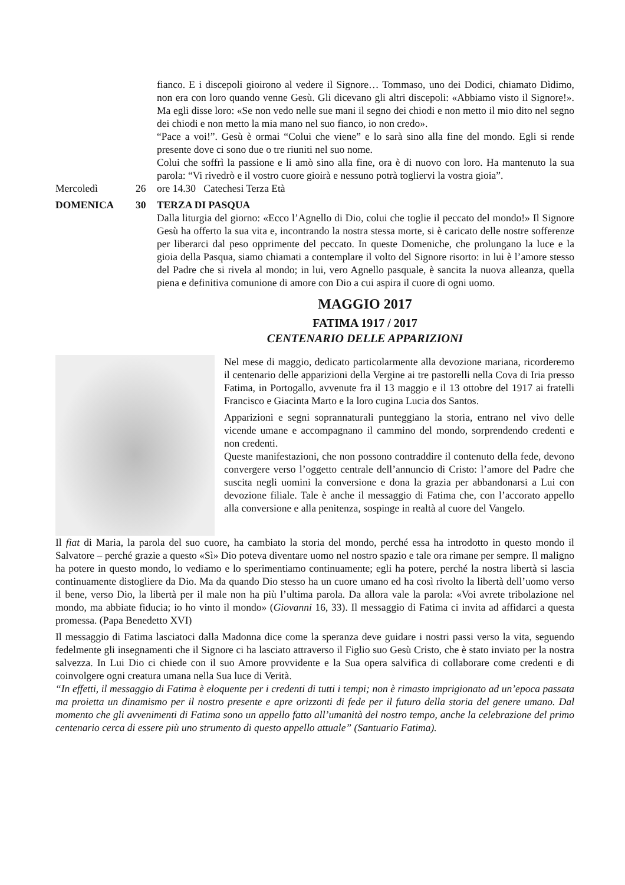fianco. E i discepoli gioirono al vedere il Signore… Tommaso, uno dei Dodici, chiamato Dìdimo, non era con loro quando venne Gesù. Gli dicevano gli altri discepoli: «Abbiamo visto il Signore!». Ma egli disse loro: «Se non vedo nelle sue mani il segno dei chiodi e non metto il mio dito nel segno dei chiodi e non metto la mia mano nel suo fianco, io non credo».
“Pace a voi!”. Gesù è ormai “Colui che viene” e lo sarà sino alla fine del mondo. Egli si rende presente dove ci sono due o tre riuniti nel suo nome.
Colui che soffrì la passione e li amò sino alla fine, ora è di nuovo con loro. Ha mantenuto la sua parola: “Vi rivedrò e il vostro cuore gioirà e nessuno potrà togliervi la vostra gioia”.
Mercoledì 26 ore 14.30 Catechesi Terza Età
DOMENICA 30 TERZA DI PASQUA
Dalla liturgia del giorno: «Ecco l’Agnello di Dio, colui che toglie il peccato del mondo!» Il Signore Gesù ha offerto la sua vita e, incontrando la nostra stessa morte, si è caricato delle nostre sofferenze per liberarci dal peso opprimente del peccato. In queste Domeniche, che prolungano la luce e la gioia della Pasqua, siamo chiamati a contemplare il volto del Signore risorto: in lui è l’amore stesso del Padre che si rivela al mondo; in lui, vero Agnello pasquale, è sancita la nuova alleanza, quella piena e definitiva comunione di amore con Dio a cui aspira il cuore di ogni uomo.
MAGGIO 2017
FATIMA 1917 / 2017
CENTENARIO DELLE APPARIZIONI
Nel mese di maggio, dedicato particolarmente alla devozione mariana, ricorderemo il centenario delle apparizioni della Vergine ai tre pastorelli nella Cova di Iria presso Fatima, in Portogallo, avvenute fra il 13 maggio e il 13 ottobre del 1917 ai fratelli Francisco e Giacinta Marto e la loro cugina Lucia dos Santos.
Apparizioni e segni soprannaturali punteggiano la storia, entrano nel vivo delle vicende umane e accompagnano il cammino del mondo, sorprendendo credenti e non credenti.
Queste manifestazioni, che non possono contraddire il contenuto della fede, devono convergere verso l’oggetto centrale dell’annuncio di Cristo: l’amore del Padre che suscita negli uomini la conversione e dona la grazia per abbandonarsi a Lui con devozione filiale. Tale è anche il messaggio di Fatima che, con l’accorato appello alla conversione e alla penitenza, sospinge in realtà al cuore del Vangelo.
Il fiat di Maria, la parola del suo cuore, ha cambiato la storia del mondo, perché essa ha introdotto in questo mondo il Salvatore – perché grazie a questo «Sì» Dio poteva diventare uomo nel nostro spazio e tale ora rimane per sempre. Il maligno ha potere in questo mondo, lo vediamo e lo sperimentiamo continuamente; egli ha potere, perché la nostra libertà si lascia continuamente distogliere da Dio. Ma da quando Dio stesso ha un cuore umano ed ha così rivolto la libertà dell’uomo verso il bene, verso Dio, la libertà per il male non ha più l’ultima parola. Da allora vale la parola: «Voi avrete tribolazione nel mondo, ma abbiate fiducia; io ho vinto il mondo» (Giovanni 16, 33). Il messaggio di Fatima ci invita ad affidarci a questa promessa. (Papa Benedetto XVI)
Il messaggio di Fatima lasciatoci dalla Madonna dice come la speranza deve guidare i nostri passi verso la vita, seguendo fedelmente gli insegnamenti che il Signore ci ha lasciato attraverso il Figlio suo Gesù Cristo, che è stato inviato per la nostra salvezza. In Lui Dio ci chiede con il suo Amore provvidente e la Sua opera salvifica di collaborare come credenti e di coinvolgere ogni creatura umana nella Sua luce di Verità.
“In effetti, il messaggio di Fatima è eloquente per i credenti di tutti i tempi; non è rimasto imprigionato ad un’epoca passata ma proietta un dinamismo per il nostro presente e apre orizzonti di fede per il futuro della storia del genere umano. Dal momento che gli avvenimenti di Fatima sono un appello fatto all’umanità del nostro tempo, anche la celebrazione del primo centenario cerca di essere più uno strumento di questo appello attuale” (Santuario Fatima).